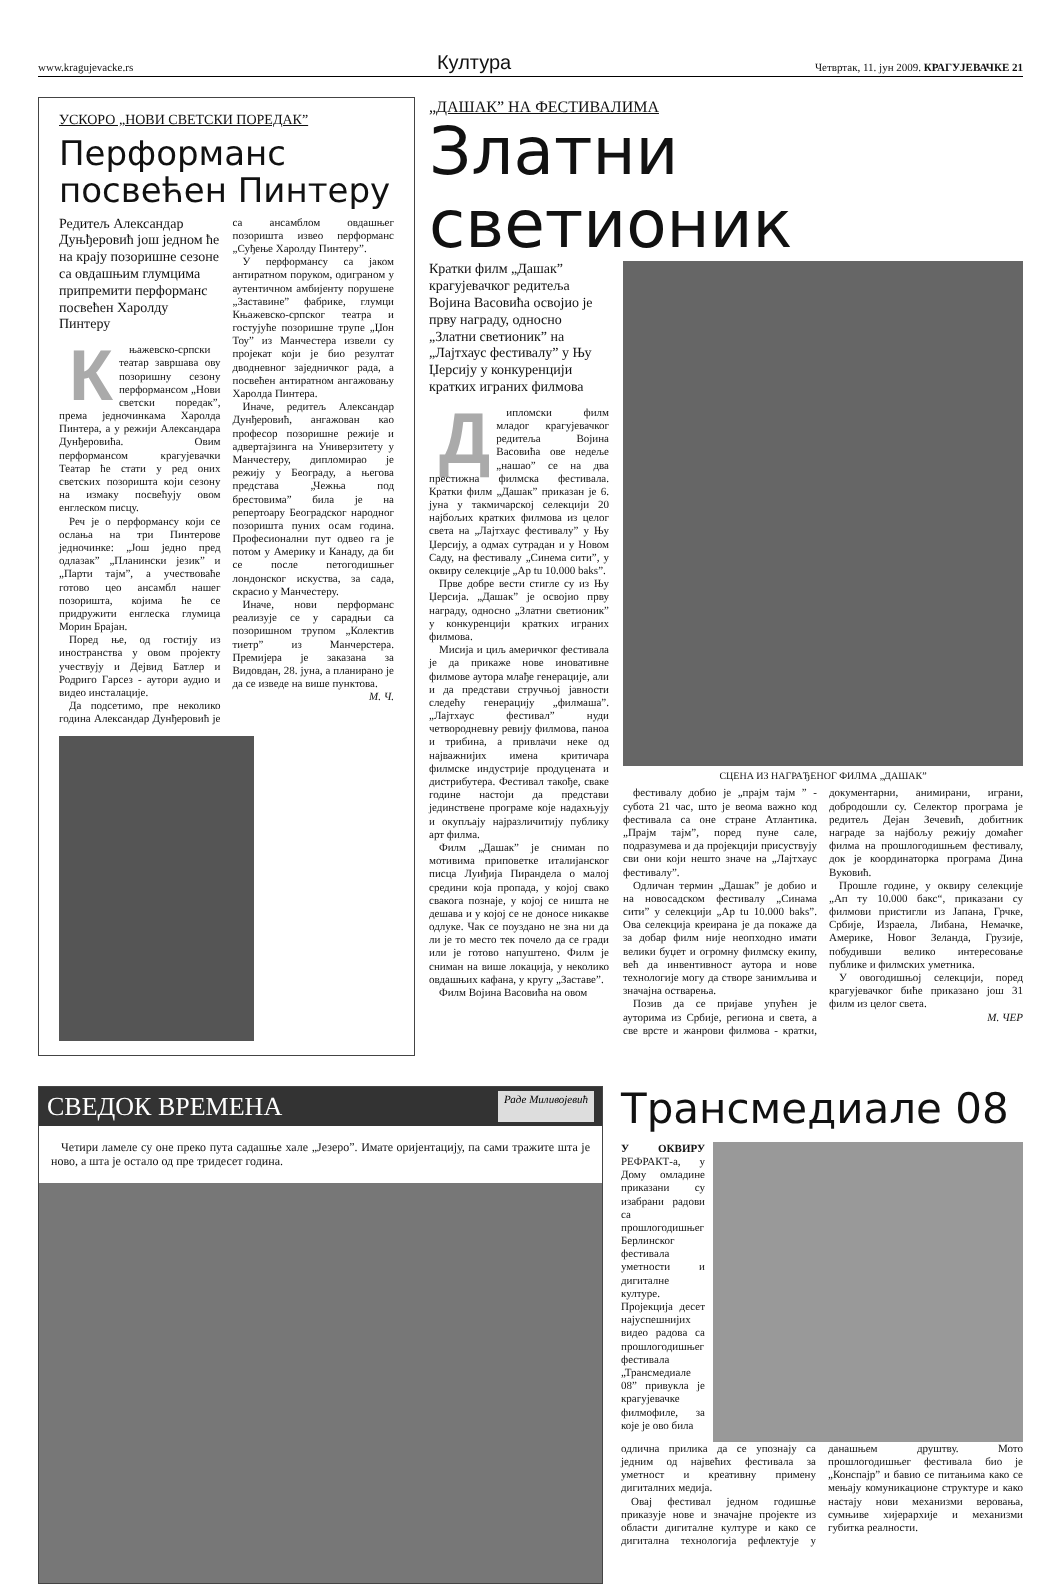www.kragujevacke.rs Култура Четвртак, 11. јун 2009. КРАГУЈЕВАЧКЕ 21
УСКОРО „НОВИ СВЕТСКИ ПОРЕДАК”
Перформанс посвећен Пинтеру
Редитељ Александар Дуњђеровић још једном ће на крају позоришне сезоне са овдашњим глумцима припремити перформанс посвећен Харолду Пинтеру
Књажевско-српски театар завршава ову позоришну сезону перформансом „Нови светски поредак”, према једночинкама Харолда Пинтера, а у режији Александара Дунђеровића. Овим перформансом крагујевачки Театар ће стати у ред оних светских позоришта који сезону на измаку посвећују овом енглеском писцу.
Реч је о перформансу који се ослања на три Пинтерове једночинке: „Још једно пред одлазак” „Планински језик” и „Парти тајм”, а учествоваће готово цео ансамбл нашег позоришта, којима ће се придружити енглеска глумица Морин Брајан.
Поред ње, од гостију из иностранства у овом пројекту учествују и Дејвид Батлер и Родриго Гарсез - аутори аудио и видео инсталације.
Да подсетимо, пре неколико година Александар Дунђеровић је са ансамблом овдашњег позоришта извео перформанс „Суђење Харолду Пинтеру”.
У перформансу са јаком антиратном поруком, одиграном у аутентичном амбијенту порушене „Заставине” фабрике, глумци Књажевско-српског театра и гостујуће позоришне трупе „Џон Тоу” из Манчестера извели су пројекат који је био резултат дводневног заједничког рада, а посвећен антиратном ангажовању Харолда Пинтера.
Иначе, редитељ Александар Дунђеровић, ангажован као професор позоришне режије и адвертајзинга на Универзитету у Манчестеру, дипломирао је режију у Београду, а његова представа „Чежња под брестовима” била је на репертоару Београдског народног позоришта пуних осам година. Професионални пут одвео га је потом у Америку и Канаду, да би се после петогодишњег лондонског искуства, за сада, скрасио у Манчестеру.
Иначе, нови перформанс реализује се у сарадњи са позоришном трупом „Колектив тиетр” из Манчерстера. Премијера је заказана за Видовдан, 28. јуна, а планирано је да се изведе на више пунктова.
М. Ч.
„ДАШАК” НА ФЕСТИВАЛИМА
Златни светионик
Кратки филм „Дашак” крагујевачког редитеља Војина Васовића освојио је прву награду, односно „Златни светионик” на „Лајтхаус фестивалу” у Њу Џерсију у конкуренцији кратких играних филмова
Дипломски филм младог крагујевачког редитеља Војина Васовића ове недеље „нашао” се на два престижна филмска фестивала. Кратки филм „Дашак” приказан је 6. јуна у такмичарској селекцији 20 најбољих кратких филмова из целог света на „Лајтхаус фестивалу” у Њу Џерсију, а одмах сутрадан и у Новом Саду, на фестивалу „Синема сити”, у оквиру селекције „Ap tu 10.000 baks”.
Прве добре вести стигле су из Њу Џерсија. „Дашак” је освојио прву награду, односно „Златни светионик” у конкуренцији кратких играних филмова.
Мисија и циљ америчког фестивала је да прикаже нове иновативне филмове аутора млађе генерације, али и да представи стручњој јавности следећу генерацију „филмаша”. „Лајтхаус фестивал” нуди четвородневну ревију филмова, паноа и трибина, а привлачи неке од најважнијих имена критичара филмске индустрије продуцената и дистрибутера. Фестивал такође, сваке године настоји да представи јединствене програме које надахњују и окупљају најразличитију публику арт филма.
Филм „Дашак” је сниман по мотивима приповетке италијанског писца Луиђија Пирандела о малој средини која пропада, у којој свако свакога познаје, у којој се ништа не дешава и у којој се не доносе никакве одлуке. Чак се поуздано не зна ни да ли је то место тек почело да се гради или је готово напуштено. Филм је сниман на више локација, у неколико овдашњих кафана, у кругу „Заставе”.
Филм Војина Васовића на овом
СЦЕНА ИЗ НАГРАЂЕНОГ ФИЛМА „ДАШАК”
фестивалу добио је „прајм тајм ” - субота 21 час, што је веома важно код фестивала са оне стране Атлантика. „Прајм тајм”, поред пуне сале, подразумева и да пројекцији присуствују сви они који нешто значе на „Лајтхаус фестивалу”.
Одличан термин „Дашак” је добио и на новосадском фестивалу „Синама сити” у селекцији „Ap tu 10.000 baks”. Ова селекција креирана је да покаже да за добар филм није неопходно имати велики буџет и огромну филмску екипу, већ да инвентивност аутора и нове технологије могу да створе занимљива и значајна остварења.
Позив да се пријаве упућен је ауторима из Србије, региона и света, а све врсте и жанрови филмова - кратки, документарни, анимирани, играни, добродошли су. Селектор програма је редитељ Дејан Зечевић, добитник награде за најбољу режију домаћег филма на прошлогодишњем фестивалу, док је координаторка програма Дина Вуковић.
Прошле године, у оквиру селекције „Ап ту 10.000 бакс“, приказани су филмови пристигли из Јапана, Грчке, Србије, Израела, Либана, Немачке, Америке, Новог Зеланда, Грузије, побудивши велико интересовање публике и филмских уметника.
У овогодишњој селекцији, поред крагујевачког биће приказано још 31 филм из целог света.
М. ЧЕР
СВЕДОК ВРЕМЕНА Раде Миливојевић
Четири ламеле су оне преко пута садашње хале „Језеро”. Имате оријентацију, па сами тражите шта је ново, а шта је остало од пре тридесет година.
Трансмедиале 08
У ОКВИРУ РЕФРАКТ-а, у Дому омладине приказани су изабрани радови са прошлогодишњег Берлинског фестивала уметности и дигиталне културе. Пројекција десет најуспешнијих видео радова са прошлогодишњег фестивала „Трансмедиале 08” привукла је крагујевачке филмофиле, за које је ово била
одлична прилика да се упознају са једним од највећих фестивала за уметност и креативну примену дигиталних медија.
Овај фестивал једном годишње приказује нове и значајне пројекте из области дигиталне културе и како се дигитална технологија рефлектује у данашњем друштву. Мото прошлогодишњег фестивала био је „Конспајр” и бавио се питањима како се мењају комуникационе структуре и како настају нови механизми веровања, сумњиве хијерархије и механизми губитка реалности.